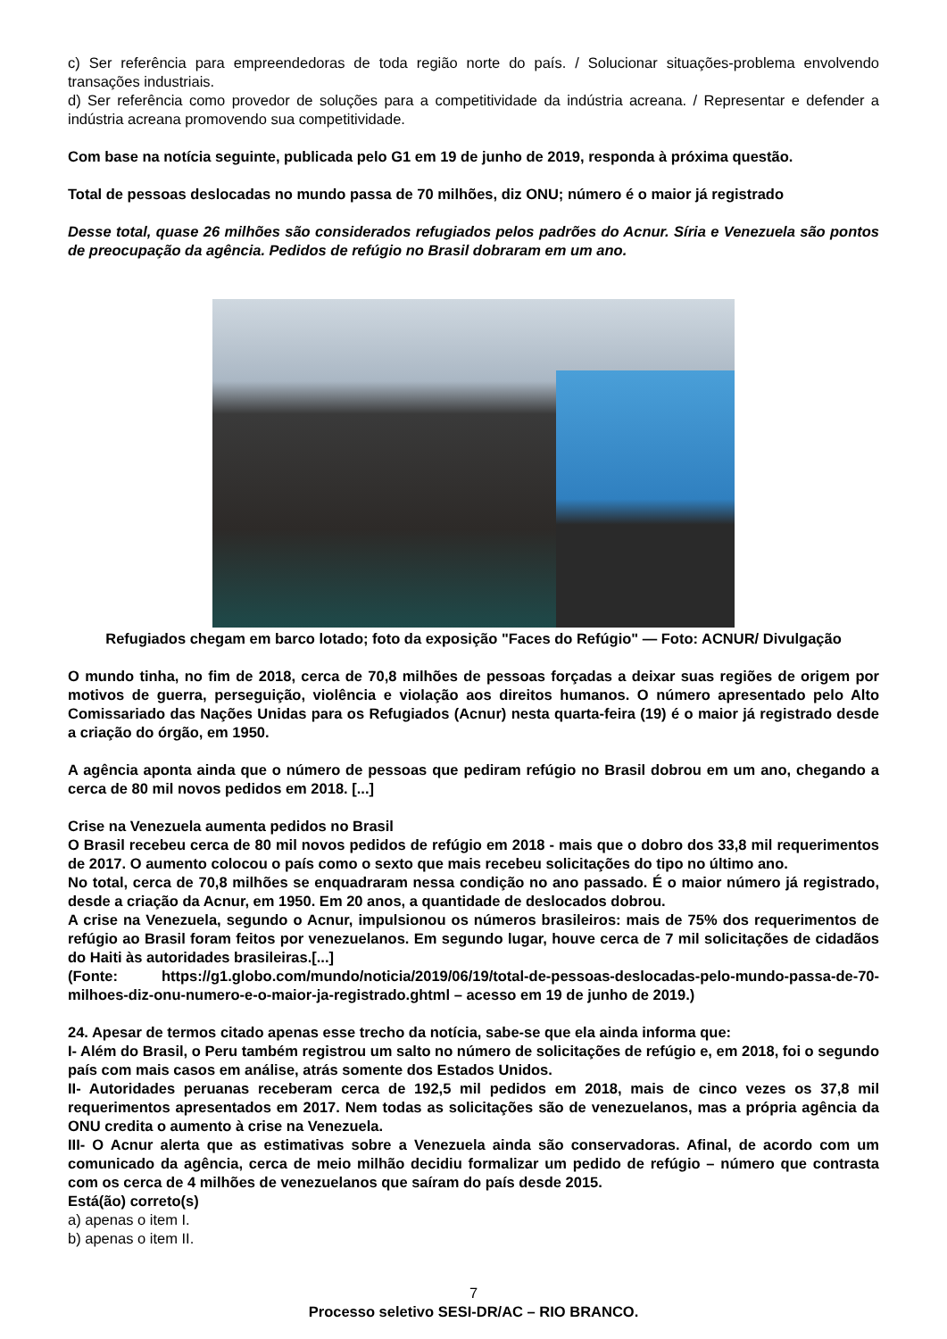c) Ser referência para empreendedoras de toda região norte do país. / Solucionar situações-problema envolvendo transações industriais.
d) Ser referência como provedor de soluções para a competitividade da indústria acreana. / Representar e defender a indústria acreana promovendo sua competitividade.
Com base na notícia seguinte, publicada pelo G1 em 19 de junho de 2019, responda à próxima questão.
Total de pessoas deslocadas no mundo passa de 70 milhões, diz ONU; número é o maior já registrado
Desse total, quase 26 milhões são considerados refugiados pelos padrões do Acnur. Síria e Venezuela são pontos de preocupação da agência. Pedidos de refúgio no Brasil dobraram em um ano.
Refugiados chegam em barco lotado; foto da exposição "Faces do Refúgio" — Foto: ACNUR/ Divulgação
O mundo tinha, no fim de 2018, cerca de 70,8 milhões de pessoas forçadas a deixar suas regiões de origem por motivos de guerra, perseguição, violência e violação aos direitos humanos. O número apresentado pelo Alto Comissariado das Nações Unidas para os Refugiados (Acnur) nesta quarta-feira (19) é o maior já registrado desde a criação do órgão, em 1950.
A agência aponta ainda que o número de pessoas que pediram refúgio no Brasil dobrou em um ano, chegando a cerca de 80 mil novos pedidos em 2018. [...]
Crise na Venezuela aumenta pedidos no Brasil
O Brasil recebeu cerca de 80 mil novos pedidos de refúgio em 2018 - mais que o dobro dos 33,8 mil requerimentos de 2017. O aumento colocou o país como o sexto que mais recebeu solicitações do tipo no último ano.
No total, cerca de 70,8 milhões se enquadraram nessa condição no ano passado. É o maior número já registrado, desde a criação da Acnur, em 1950. Em 20 anos, a quantidade de deslocados dobrou.
A crise na Venezuela, segundo o Acnur, impulsionou os números brasileiros: mais de 75% dos requerimentos de refúgio ao Brasil foram feitos por venezuelanos. Em segundo lugar, houve cerca de 7 mil solicitações de cidadãos do Haiti às autoridades brasileiras.[...]
(Fonte: https://g1.globo.com/mundo/noticia/2019/06/19/total-de-pessoas-deslocadas-pelo-mundo-passa-de-70-milhoes-diz-onu-numero-e-o-maior-ja-registrado.ghtml – acesso em 19 de junho de 2019.)
24. Apesar de termos citado apenas esse trecho da notícia, sabe-se que ela ainda informa que:
I- Além do Brasil, o Peru também registrou um salto no número de solicitações de refúgio e, em 2018, foi o segundo país com mais casos em análise, atrás somente dos Estados Unidos.
II- Autoridades peruanas receberam cerca de 192,5 mil pedidos em 2018, mais de cinco vezes os 37,8 mil requerimentos apresentados em 2017. Nem todas as solicitações são de venezuelanos, mas a própria agência da ONU credita o aumento à crise na Venezuela.
III- O Acnur alerta que as estimativas sobre a Venezuela ainda são conservadoras. Afinal, de acordo com um comunicado da agência, cerca de meio milhão decidiu formalizar um pedido de refúgio – número que contrasta com os cerca de 4 milhões de venezuelanos que saíram do país desde 2015.
Está(ão) correto(s)
a) apenas o item I.
b) apenas o item II.
7
Processo seletivo SESI-DR/AC – RIO BRANCO.